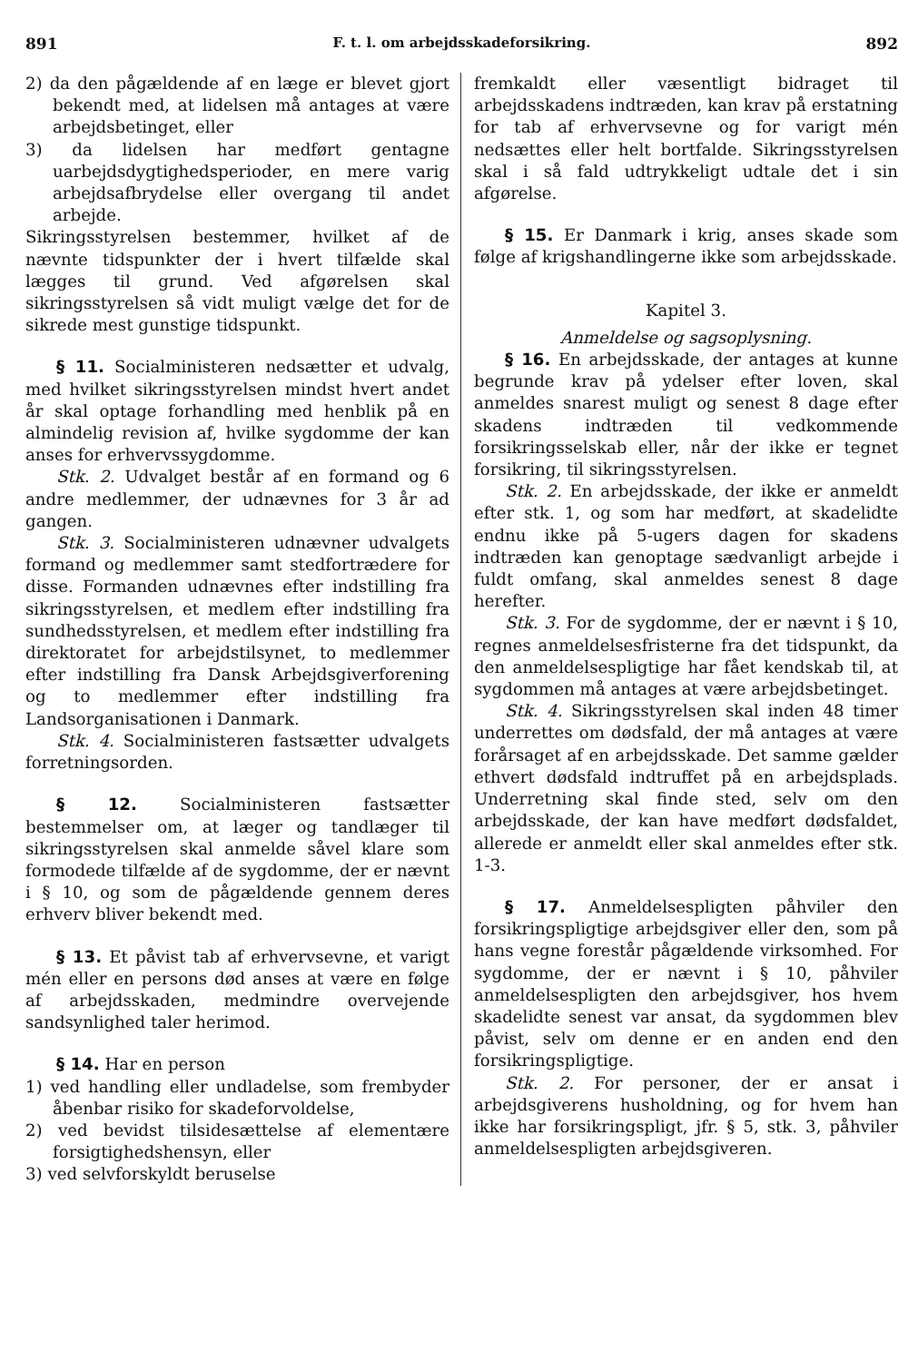891 F. t. l. om arbejdsskadeforsikring. 892
2) da den pågældende af en læge er blevet gjort bekendt med, at lidelsen må antages at være arbejdsbetinget, eller
3) da lidelsen har medført gentagne uarbejdsdygtighedsperioder, en mere varig arbejdsafbrydelse eller overgang til andet arbejde.
Sikringsstyrelsen bestemmer, hvilket af de nævnte tidspunkter der i hvert tilfælde skal lægges til grund. Ved afgørelsen skal sikringsstyrelsen så vidt muligt vælge det for de sikrede mest gunstige tidspunkt.
§ 11. Socialministeren nedsætter et udvalg, med hvilket sikringsstyrelsen mindst hvert andet år skal optage forhandling med henblik på en almindelig revision af, hvilke sygdomme der kan anses for erhvervssygdomme.
Stk. 2. Udvalget består af en formand og 6 andre medlemmer, der udnævnes for 3 år ad gangen.
Stk. 3. Socialministeren udnævner udvalgets formand og medlemmer samt stedfortrædere for disse. Formanden udnævnes efter indstilling fra sikringsstyrelsen, et medlem efter indstilling fra sundhedsstyrelsen, et medlem efter indstilling fra direktoratet for arbejdstilsynet, to medlemmer efter indstilling fra Dansk Arbejdsgiverforening og to medlemmer efter indstilling fra Landsorganisationen i Danmark.
Stk. 4. Socialministeren fastsætter udvalgets forretningsorden.
§ 12. Socialministeren fastsætter bestemmelser om, at læger og tandlæger til sikringsstyrelsen skal anmelde såvel klare som formodede tilfælde af de sygdomme, der er nævnt i § 10, og som de pågældende gennem deres erhverv bliver bekendt med.
§ 13. Et påvist tab af erhvervsevne, et varigt mén eller en persons død anses at være en følge af arbejdsskaden, medmindre overvejende sandsynlighed taler herimod.
§ 14. Har en person
1) ved handling eller undladelse, som frembyder åbenbar risiko for skadeforvoldelse,
2) ved bevidst tilsidesættelse af elementære forsigtighedshensyn, eller
3) ved selvforskyldt beruselse
fremkaldt eller væsentligt bidraget til arbejdsskadens indtræden, kan krav på erstatning for tab af erhvervsevne og for varigt mén nedsættes eller helt bortfalde. Sikringsstyrelsen skal i så fald udtrykkeligt udtale det i sin afgørelse.
§ 15. Er Danmark i krig, anses skade som følge af krigshandlingerne ikke som arbejdsskade.
Kapitel 3.
Anmeldelse og sagsoplysning.
§ 16. En arbejdsskade, der antages at kunne begrunde krav på ydelser efter loven, skal anmeldes snarest muligt og senest 8 dage efter skadens indtræden til vedkommende forsikringsselskab eller, når der ikke er tegnet forsikring, til sikringsstyrelsen.
Stk. 2. En arbejdsskade, der ikke er anmeldt efter stk. 1, og som har medført, at skadelidte endnu ikke på 5-ugers dagen for skadens indtræden kan genoptage sædvanligt arbejde i fuldt omfang, skal anmeldes senest 8 dage herefter.
Stk. 3. For de sygdomme, der er nævnt i § 10, regnes anmeldelsesfristerne fra det tidspunkt, da den anmeldelsespligtige har fået kendskab til, at sygdommen må antages at være arbejdsbetinget.
Stk. 4. Sikringsstyrelsen skal inden 48 timer underrettes om dødsfald, der må antages at være forårsaget af en arbejdsskade. Det samme gælder ethvert dødsfald indtruffet på en arbejdsplads. Underretning skal finde sted, selv om den arbejdsskade, der kan have medført dødsfaldet, allerede er anmeldt eller skal anmeldes efter stk. 1-3.
§ 17. Anmeldelsespligten påhviler den forsikringspligtige arbejdsgiver eller den, som på hans vegne forestår pågældende virksomhed. For sygdomme, der er nævnt i § 10, påhviler anmeldelsespligten den arbejdsgiver, hos hvem skadelidte senest var ansat, da sygdommen blev påvist, selv om denne er en anden end den forsikringspligtige.
Stk. 2. For personer, der er ansat i arbejdsgiverens husholdning, og for hvem han ikke har forsikringspligt, jfr. § 5, stk. 3, påhviler anmeldelsespligten arbejdsgiveren.